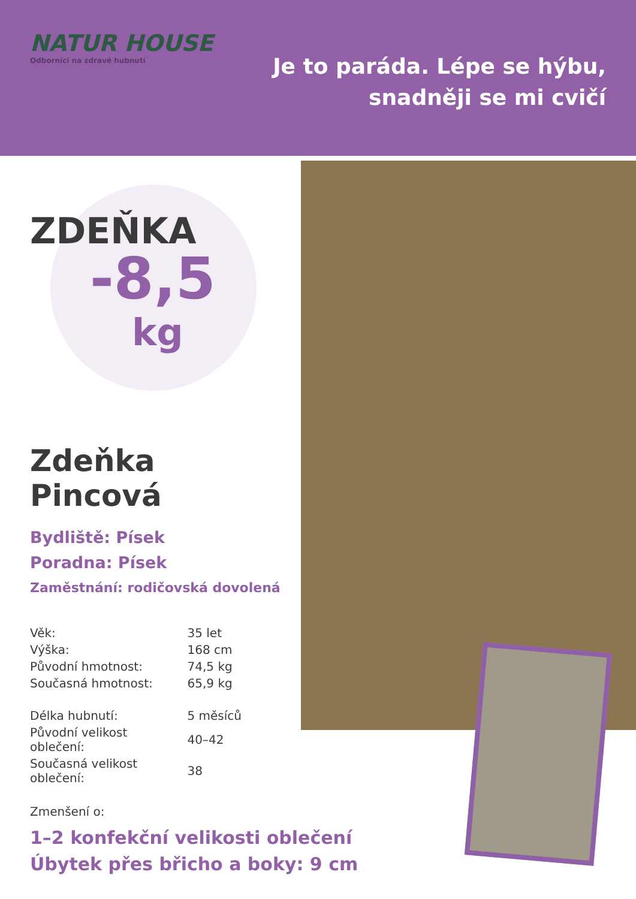NATUR HOUSE
Odborníci na zdravé hubnutí
Je to paráda. Lépe se hýbu,
snadněji se mi cvičí
ZDEŇKA
-8,5
kg
Zdeňka
Pincová
Bydliště: Písek
Poradna: Písek
Zaměstnání: rodičovská dovolená
| Věk: | 35 let |
| Výška: | 168 cm |
| Původní hmotnost: | 74,5 kg |
| Současná hmotnost: | 65,9 kg |
| Délka hubnutí: | 5 měsíců |
| Původní velikost oblečení: | 40–42 |
| Současná velikost oblečení: | 38 |
Zmenšení o:
1–2 konfekční velikosti oblečení
Úbytek přes břicho a boky: 9 cm